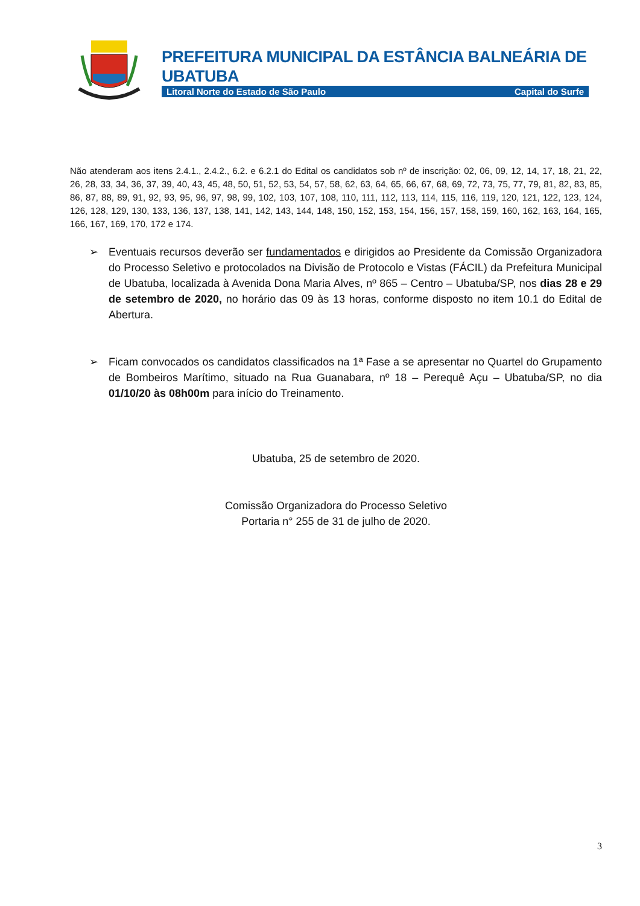PREFEITURA MUNICIPAL DA ESTÂNCIA BALNEÁRIA DE UBATUBA
Litoral Norte do Estado de São Paulo Capital do Surfe
Não atenderam aos itens 2.4.1., 2.4.2., 6.2. e 6.2.1 do Edital os candidatos sob nº de inscrição: 02, 06, 09, 12, 14, 17, 18, 21, 22, 26, 28, 33, 34, 36, 37, 39, 40, 43, 45, 48, 50, 51, 52, 53, 54, 57, 58, 62, 63, 64, 65, 66, 67, 68, 69, 72, 73, 75, 77, 79, 81, 82, 83, 85, 86, 87, 88, 89, 91, 92, 93, 95, 96, 97, 98, 99, 102, 103, 107, 108, 110, 111, 112, 113, 114, 115, 116, 119, 120, 121, 122, 123, 124, 126, 128, 129, 130, 133, 136, 137, 138, 141, 142, 143, 144, 148, 150, 152, 153, 154, 156, 157, 158, 159, 160, 162, 163, 164, 165, 166, 167, 169, 170, 172 e 174.
➢ Eventuais recursos deverão ser fundamentados e dirigidos ao Presidente da Comissão Organizadora do Processo Seletivo e protocolados na Divisão de Protocolo e Vistas (FÁCIL) da Prefeitura Municipal de Ubatuba, localizada à Avenida Dona Maria Alves, nº 865 – Centro – Ubatuba/SP, nos dias 28 e 29 de setembro de 2020, no horário das 09 às 13 horas, conforme disposto no item 10.1 do Edital de Abertura.
➢ Ficam convocados os candidatos classificados na 1ª Fase a se apresentar no Quartel do Grupamento de Bombeiros Marítimo, situado na Rua Guanabara, nº 18 – Perequê Açu – Ubatuba/SP, no dia 01/10/20 às 08h00m para início do Treinamento.
Ubatuba, 25 de setembro de 2020.
Comissão Organizadora do Processo Seletivo
Portaria n° 255 de 31 de julho de 2020.
3